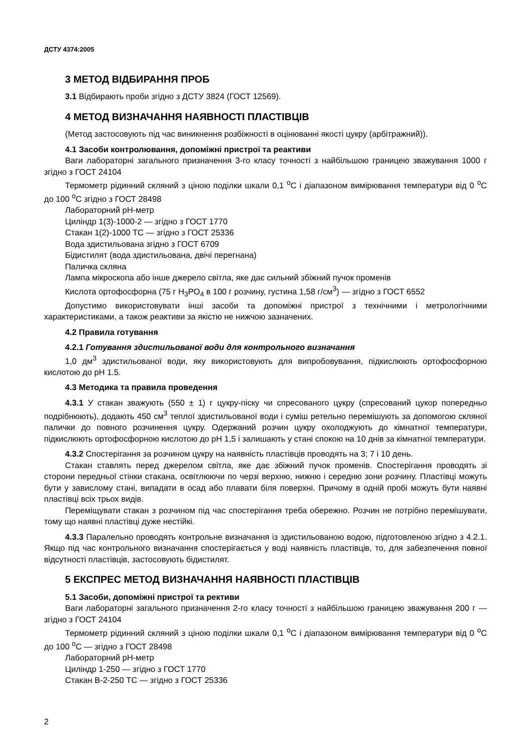ДСТУ 4374:2005
3 МЕТОД ВІДБИРАННЯ ПРОБ
3.1 Відбирають проби згідно з ДСТУ 3824 (ГОСТ 12569).
4 МЕТОД ВИЗНАЧАННЯ НАЯВНОСТІ ПЛАСТІВЦІВ
(Метод застосовують під час виникнення розбіжності в оцінюванні якості цукру (арбітражний)).
4.1 Засоби контролювання, допоміжні пристрої та реактиви
Ваги лабораторні загального призначення 3-го класу точності з найбільшою границею зважування 1000 г згідно з ГОСТ 24104
Термометр рідинний скляний з ціною поділки шкали 0,1 <sup>о</sup>С і діапазоном вимірювання температури від 0 <sup>о</sup>С до 100 <sup>о</sup>С згідно з ГОСТ 28498
Лабораторний pH-метр
Циліндр 1(3)-1000-2 — згідно з ГОСТ 1770
Стакан 1(2)-1000 ТС — згідно з ГОСТ 25336
Вода здистильована згідно з ГОСТ 6709
Бідистилят (вода здистильована, двічі перегнана)
Паличка скляна
Лампа мікроскопа або інше джерело світла, яке дає сильний збіжний пучок променів
Кислота ортофосфорна (75 г H<sub>3</sub>PO<sub>4</sub> в 100 г розчину, густина 1,58 г/см<sup>3</sup>) — згідно з ГОСТ 6552
Допустимо використовувати інші засоби та допоміжні пристрої з технічними і метрологічними характеристиками, а також реактиви за якістю не нижчою зазначених.
4.2 Правила готування
4.2.1 Готування здистильованої води для контрольного визначання
1,0 дм<sup>3</sup> здистильованої води, яку використовують для випробовування, підкислюють ортофосфорною кислотою до pH 1.5.
4.3 Методика та правила проведення
4.3.1 У стакан зважують (550 ± 1) г цукру-піску чи спресованого цукру (спресований цукор попередньо подрібнюють), додають 450 см<sup>3</sup> теплої здистильованої води і суміш ретельно перемішують за допомогою скляної палички до повного розчинення цукру. Одержаний розчин цукру охолоджують до кімнатної температури, підкислюють ортофосфорною кислотою до pH 1,5 і залишають у стані спокою на 10 днів за кімнатної температури.
4.3.2 Спостерігання за розчином цукру на наявність пластівців проводять на 3; 7 і 10 день.
Стакан ставлять перед джерелом світла, яке дає збіжний пучок променів. Спостерігання проводять зі сторони передньої стінки стакана, освітлюючи по черзі верхню, нижню і середню зони розчину. Пластівці можуть бути у завислому стані, випадати в осад або плавати біля поверхні. Причому в одній пробі можуть бути наявні пластівці всіх трьох видів.
Переміщувати стакан з розчином під час спостерігання треба обережно. Розчин не потрібно перемішувати, тому що наявні пластівці дуже нестійкі.
4.3.3 Паралельно проводять контрольне визначання із здистильованою водою, підготовленою згідно з 4.2.1. Якщо під час контрольного визначання спостерігається у воді наявність пластівців, то, для забезпечення повної відсутності пластівців, застосовують бідистилят.
5 ЕКСПРЕС МЕТОД ВИЗНАЧАННЯ НАЯВНОСТІ ПЛАСТІВЦІВ
5.1 Засоби, допоміжні пристрої та рективи
Ваги лабораторні загального призначення 2-го класу точності з найбільшою границею зважування 200 г — згідно з ГОСТ 24104
Термометр рідинний скляний з ціною поділки шкали 0,1 <sup>о</sup>С і діапазоном вимірювання температури від 0 <sup>о</sup>С до 100 <sup>о</sup>С — згідно з ГОСТ 28498
Лабораторний pH-метр
Циліндр 1-250 — згідно з ГОСТ 1770
Стакан В-2-250 ТС — згідно з ГОСТ 25336
2